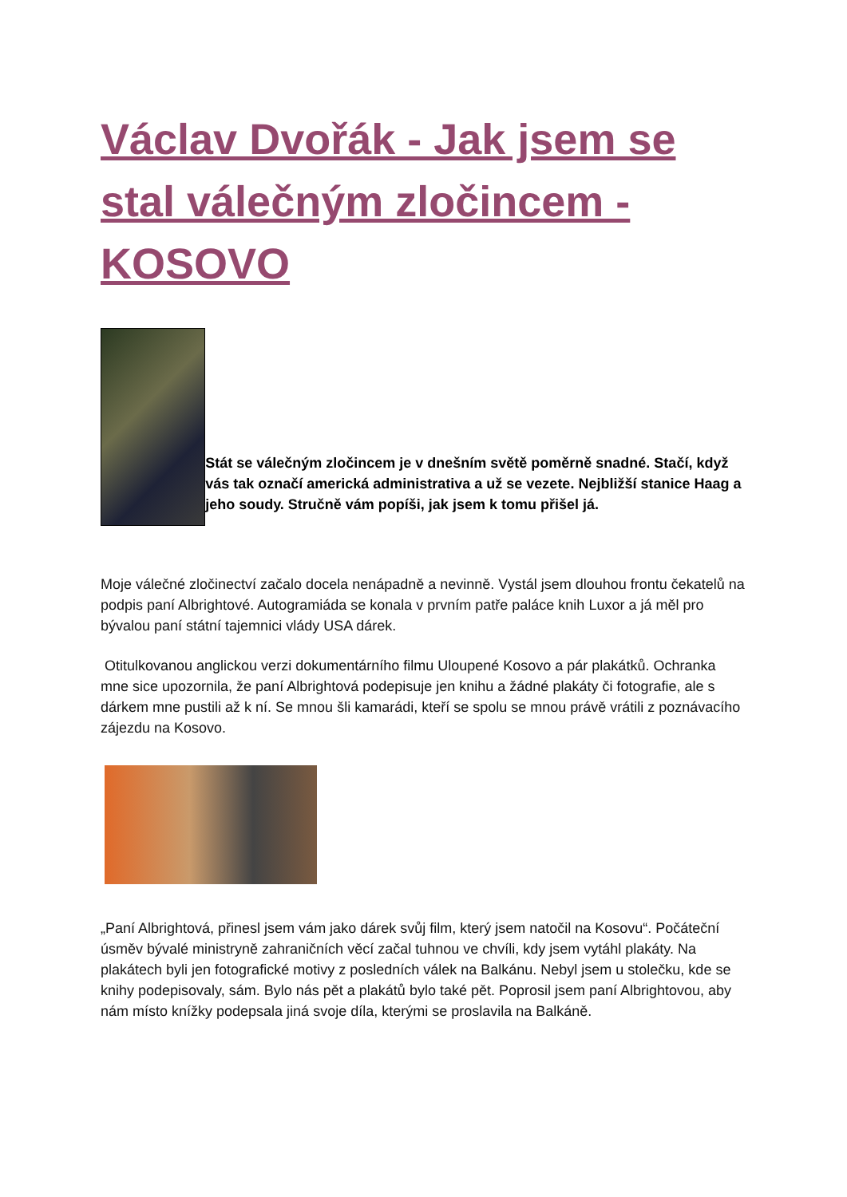Václav Dvořák - Jak jsem se stal válečným zločincem - KOSOVO
Stát se válečným zločincem je v dnešním světě poměrně snadné. Stačí, když vás tak označí americká administrativa a už se vezete. Nejbližší stanice Haag a jeho soudy. Stručně vám popíši, jak jsem k tomu přišel já.
Moje válečné zločinectví začalo docela nenápadně a nevinně. Vystál jsem dlouhou frontu čekatelů na podpis paní Albrightové. Autogramiáda se konala v prvním patře paláce knih Luxor a já měl pro bývalou paní státní tajemnici vlády USA dárek.
Otitulkovanou anglickou verzi dokumentárního filmu Uloupené Kosovo a pár plakátků. Ochranka mne sice upozornila, že paní Albrightová podepisuje jen knihu a žádné plakáty či fotografie, ale s dárkem mne pustili až k ní. Se mnou šli kamarádi, kteří se spolu se mnou právě vrátili z poznávacího zájezdu na Kosovo.
„Paní Albrightová, přinesl jsem vám jako dárek svůj film, který jsem natočil na Kosovu“. Počáteční úsměv bývalé ministryně zahraničních věcí začal tuhnou ve chvíli, kdy jsem vytáhl plakáty. Na plakátech byli jen fotografické motivy z posledních válek na Balkánu. Nebyl jsem u stolečku, kde se knihy podepisovaly, sám. Bylo nás pět a plakátů bylo také pět. Poprosil jsem paní Albrightovou, aby nám místo knížky podepsala jiná svoje díla, kterými se proslavila na Balkáně.